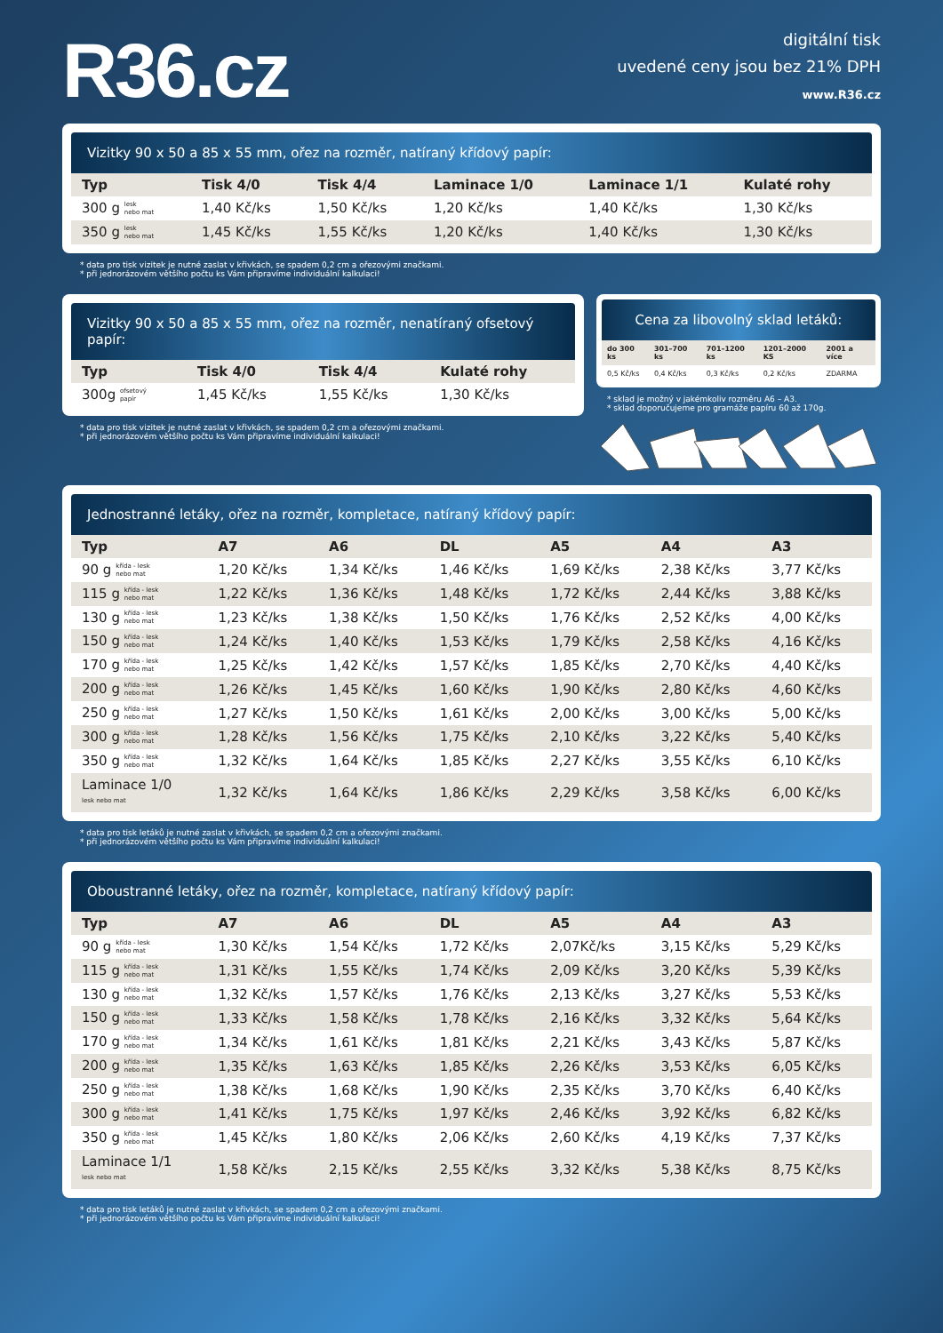R36.cz
digitální tisk
uvedené ceny jsou bez 21% DPH
www.R36.cz
Vizitky 90 x 50 a 85 x 55 mm, ořez na rozměr, natíraný křídový papír:
| Typ | Tisk 4/0 | Tisk 4/4 | Laminace 1/0 | Laminace 1/1 | Kulaté rohy |
| --- | --- | --- | --- | --- | --- |
| 300 g lesk nebo mat | 1,40 Kč/ks | 1,50 Kč/ks | 1,20 Kč/ks | 1,40 Kč/ks | 1,30 Kč/ks |
| 350 g lesk nebo mat | 1,45 Kč/ks | 1,55 Kč/ks | 1,20 Kč/ks | 1,40 Kč/ks | 1,30 Kč/ks |
* data pro tisk vizitek je nutné zaslat v křivkách, se spadem 0,2 cm a ořezovými značkami.
* při jednorázovém většího počtu ks Vám připravíme individuální kalkulaci!
Vizitky 90 x 50 a 85 x 55 mm, ořez na rozměr, nenatíraný ofsetový papír:
| Typ | Tisk 4/0 | Tisk 4/4 | Kulaté rohy |
| --- | --- | --- | --- |
| 300g ofsetový papír | 1,45 Kč/ks | 1,55 Kč/ks | 1,30 Kč/ks |
* data pro tisk vizitek je nutné zaslat v křivkách, se spadem 0,2 cm a ořezovými značkami.
* při jednorázovém většího počtu ks Vám připravíme individuální kalkulaci!
Cena za libovolný sklad letáků:
| do 300 ks | 301–700 ks | 701–1200 ks | 1201–2000 KS | 2001 a více |
| --- | --- | --- | --- | --- |
| 0,5 Kč/ks | 0,4 Kč/ks | 0,3 Kč/ks | 0,2 Kč/ks | ZDARMA |
* sklad je možný v jakémkoliv rozměru A6 – A3.
* sklad doporučujeme pro gramáže papíru 60 až 170g.
Jednostranné letáky, ořez na rozměr, kompletace, natíraný křídový papír:
| Typ | A7 | A6 | DL | A5 | A4 | A3 |
| --- | --- | --- | --- | --- | --- | --- |
| 90 g křída - lesk nebo mat | 1,20 Kč/ks | 1,34 Kč/ks | 1,46 Kč/ks | 1,69 Kč/ks | 2,38 Kč/ks | 3,77 Kč/ks |
| 115 g křída - lesk nebo mat | 1,22 Kč/ks | 1,36 Kč/ks | 1,48 Kč/ks | 1,72 Kč/ks | 2,44 Kč/ks | 3,88 Kč/ks |
| 130 g křída - lesk nebo mat | 1,23 Kč/ks | 1,38 Kč/ks | 1,50 Kč/ks | 1,76 Kč/ks | 2,52 Kč/ks | 4,00 Kč/ks |
| 150 g křída - lesk nebo mat | 1,24 Kč/ks | 1,40 Kč/ks | 1,53 Kč/ks | 1,79 Kč/ks | 2,58 Kč/ks | 4,16 Kč/ks |
| 170 g křída - lesk nebo mat | 1,25 Kč/ks | 1,42 Kč/ks | 1,57 Kč/ks | 1,85 Kč/ks | 2,70 Kč/ks | 4,40 Kč/ks |
| 200 g křída - lesk nebo mat | 1,26 Kč/ks | 1,45 Kč/ks | 1,60 Kč/ks | 1,90 Kč/ks | 2,80 Kč/ks | 4,60 Kč/ks |
| 250 g křída - lesk nebo mat | 1,27 Kč/ks | 1,50 Kč/ks | 1,61 Kč/ks | 2,00 Kč/ks | 3,00 Kč/ks | 5,00 Kč/ks |
| 300 g křída - lesk nebo mat | 1,28 Kč/ks | 1,56 Kč/ks | 1,75 Kč/ks | 2,10 Kč/ks | 3,22 Kč/ks | 5,40 Kč/ks |
| 350 g křída - lesk nebo mat | 1,32 Kč/ks | 1,64 Kč/ks | 1,85 Kč/ks | 2,27 Kč/ks | 3,55 Kč/ks | 6,10 Kč/ks |
| Laminace 1/0 lesk nebo mat | 1,32 Kč/ks | 1,64 Kč/ks | 1,86 Kč/ks | 2,29 Kč/ks | 3,58 Kč/ks | 6,00 Kč/ks |
* data pro tisk letáků je nutné zaslat v křivkách, se spadem 0,2 cm a ořezovými značkami.
* při jednorázovém většího počtu ks Vám připravíme individuální kalkulaci!
Oboustranné letáky, ořez na rozměr, kompletace, natíraný křídový papír:
| Typ | A7 | A6 | DL | A5 | A4 | A3 |
| --- | --- | --- | --- | --- | --- | --- |
| 90 g křída - lesk nebo mat | 1,30 Kč/ks | 1,54 Kč/ks | 1,72 Kč/ks | 2,07Kč/ks | 3,15 Kč/ks | 5,29 Kč/ks |
| 115 g křída - lesk nebo mat | 1,31 Kč/ks | 1,55 Kč/ks | 1,74 Kč/ks | 2,09 Kč/ks | 3,20 Kč/ks | 5,39 Kč/ks |
| 130 g křída - lesk nebo mat | 1,32 Kč/ks | 1,57 Kč/ks | 1,76 Kč/ks | 2,13 Kč/ks | 3,27 Kč/ks | 5,53 Kč/ks |
| 150 g křída - lesk nebo mat | 1,33 Kč/ks | 1,58 Kč/ks | 1,78 Kč/ks | 2,16 Kč/ks | 3,32 Kč/ks | 5,64 Kč/ks |
| 170 g křída - lesk nebo mat | 1,34 Kč/ks | 1,61 Kč/ks | 1,81 Kč/ks | 2,21 Kč/ks | 3,43 Kč/ks | 5,87 Kč/ks |
| 200 g křída - lesk nebo mat | 1,35 Kč/ks | 1,63 Kč/ks | 1,85 Kč/ks | 2,26 Kč/ks | 3,53 Kč/ks | 6,05 Kč/ks |
| 250 g křída - lesk nebo mat | 1,38 Kč/ks | 1,68 Kč/ks | 1,90 Kč/ks | 2,35 Kč/ks | 3,70 Kč/ks | 6,40 Kč/ks |
| 300 g křída - lesk nebo mat | 1,41 Kč/ks | 1,75 Kč/ks | 1,97 Kč/ks | 2,46 Kč/ks | 3,92 Kč/ks | 6,82 Kč/ks |
| 350 g křída - lesk nebo mat | 1,45 Kč/ks | 1,80 Kč/ks | 2,06 Kč/ks | 2,60 Kč/ks | 4,19 Kč/ks | 7,37 Kč/ks |
| Laminace 1/1 lesk nebo mat | 1,58 Kč/ks | 2,15 Kč/ks | 2,55 Kč/ks | 3,32 Kč/ks | 5,38 Kč/ks | 8,75 Kč/ks |
* data pro tisk letáků je nutné zaslat v křivkách, se spadem 0,2 cm a ořezovými značkami.
* při jednorázovém většího počtu ks Vám připravíme individuální kalkulaci!